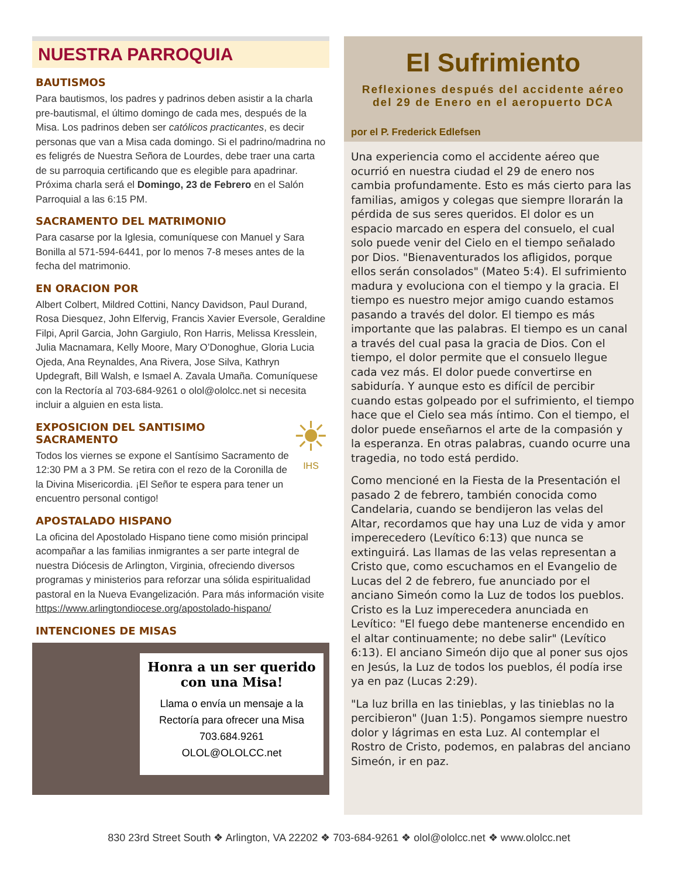NUESTRA PARROQUIA
BAUTISMOS
Para bautismos, los padres y padrinos deben asistir a la charla pre-bautismal, el último domingo de cada mes, después de la Misa. Los padrinos deben ser católicos practicantes, es decir personas que van a Misa cada domingo. Si el padrino/madrina no es feligrés de Nuestra Señora de Lourdes, debe traer una carta de su parroquia certificando que es elegible para apadrinar. Próxima charla será el Domingo, 23 de Febrero en el Salón Parroquial a las 6:15 PM.
SACRAMENTO DEL MATRIMONIO
Para casarse por la Iglesia, comuníquese con Manuel y Sara Bonilla al 571-594-6441, por lo menos 7-8 meses antes de la fecha del matrimonio.
EN ORACION POR
Albert Colbert, Mildred Cottini, Nancy Davidson, Paul Durand, Rosa Diesquez, John Elfervig, Francis Xavier Eversole, Geraldine Filpi, April Garcia, John Gargiulo, Ron Harris, Melissa Kresslein, Julia Macnamara, Kelly Moore, Mary O’Donoghue, Gloria Lucia Ojeda, Ana Reynaldes, Ana Rivera, Jose Silva, Kathryn Updegraft, Bill Walsh, e Ismael A. Zavala Umaña. Comuníquese con la Rectoría al 703-684-9261 o olol@ololcc.net si necesita incluir a alguien en esta lista.
EXPOSICION DEL SANTISIMO SACRAMENTO
Todos los viernes se expone el Santísimo Sacramento de 12:30 PM a 3 PM. Se retira con el rezo de la Coronilla de la Divina Misericordia. ¡El Señor te espera para tener un encuentro personal contigo!
☀
IHS
APOSTALADO HISPANO
La oficina del Apostolado Hispano tiene como misión principal acompañar a las familias inmigrantes a ser parte integral de nuestra Diócesis de Arlington, Virginia, ofreciendo diversos programas y ministerios para reforzar una sólida espiritualidad pastoral en la Nueva Evangelización. Para más información visite https://www.arlingtondiocese.org/apostolado-hispano/
INTENCIONES DE MISAS
Honra a un ser querido con una Misa!
Llama o envía un mensaje a la Rectoría para ofrecer una Misa
703.684.9261
OLOL@OLOLCC.net
El Sufrimiento
Reflexiones después del accidente aéreo del 29 de Enero en el aeropuerto DCA
por el P. Frederick Edlefsen
Una experiencia como el accidente aéreo que ocurrió en nuestra ciudad el 29 de enero nos cambia profundamente. Esto es más cierto para las familias, amigos y colegas que siempre llorarán la pérdida de sus seres queridos. El dolor es un espacio marcado en espera del consuelo, el cual solo puede venir del Cielo en el tiempo señalado por Dios. "Bienaventurados los afligidos, porque ellos serán consolados" (Mateo 5:4). El sufrimiento madura y evoluciona con el tiempo y la gracia. El tiempo es nuestro mejor amigo cuando estamos pasando a través del dolor. El tiempo es más importante que las palabras. El tiempo es un canal a través del cual pasa la gracia de Dios. Con el tiempo, el dolor permite que el consuelo llegue cada vez más. El dolor puede convertirse en sabiduría. Y aunque esto es difícil de percibir cuando estas golpeado por el sufrimiento, el tiempo hace que el Cielo sea más íntimo. Con el tiempo, el dolor puede enseñarnos el arte de la compasión y la esperanza. En otras palabras, cuando ocurre una tragedia, no todo está perdido.
Como mencioné en la Fiesta de la Presentación el pasado 2 de febrero, también conocida como Candelaria, cuando se bendijeron las velas del Altar, recordamos que hay una Luz de vida y amor imperecedero (Levítico 6:13) que nunca se extinguirá. Las llamas de las velas representan a Cristo que, como escuchamos en el Evangelio de Lucas del 2 de febrero, fue anunciado por el anciano Simeón como la Luz de todos los pueblos. Cristo es la Luz imperecedera anunciada en Levítico: "El fuego debe mantenerse encendido en el altar continuamente; no debe salir" (Levítico 6:13). El anciano Simeón dijo que al poner sus ojos en Jesús, la Luz de todos los pueblos, él podía irse ya en paz (Lucas 2:29).
"La luz brilla en las tinieblas, y las tinieblas no la percibieron" (Juan 1:5). Pongamos siempre nuestro dolor y lágrimas en esta Luz. Al contemplar el Rostro de Cristo, podemos, en palabras del anciano Simeón, ir en paz.
830 23rd Street South ❖ Arlington, VA 22202 ❖ 703-684-9261 ❖ olol@ololcc.net ❖ www.ololcc.net